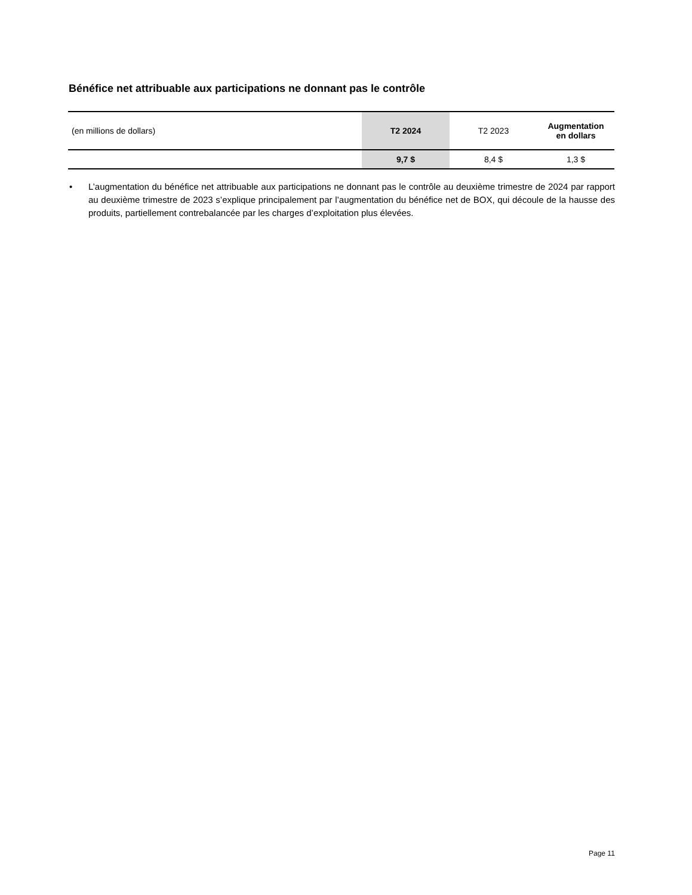Bénéfice net attribuable aux participations ne donnant pas le contrôle
| (en millions de dollars) | T2 2024 | T2 2023 | Augmentation en dollars |
| | 9,7 $ | 8,4 $ | 1,3 $ |
• L’augmentation du bénéfice net attribuable aux participations ne donnant pas le contrôle au deuxième trimestre de 2024 par rapport au deuxième trimestre de 2023 s’explique principalement par l’augmentation du bénéfice net de BOX, qui découle de la hausse des produits, partiellement contrebalancée par les charges d’exploitation plus élevées.
Page 11